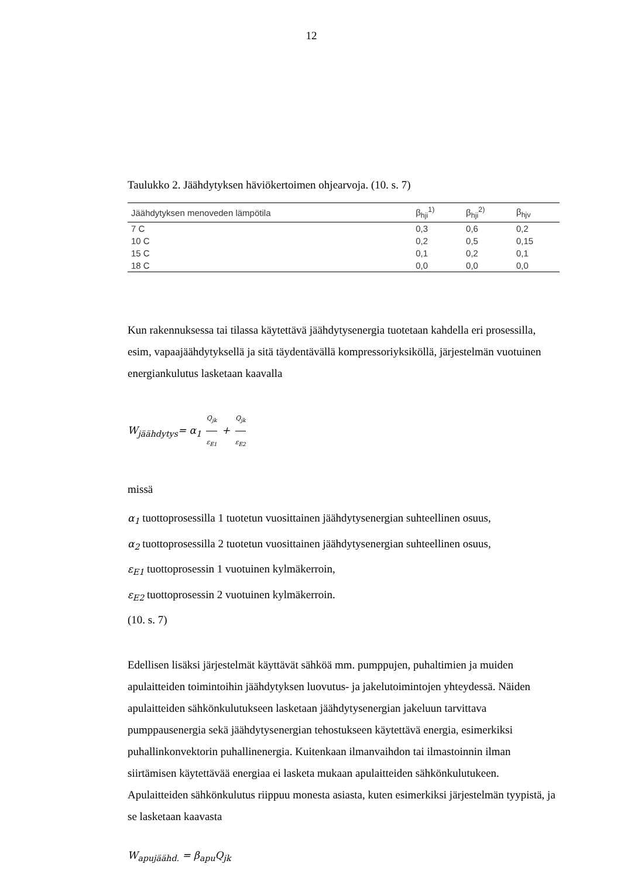12
Taulukko 2. Jäähdytyksen häviökertoimen ohjearvoja. (10. s. 7)
| Jäähdytyksen menoveden lämpötila | β<sub>hji</sub><sup>1)</sup> | β<sub>hji</sub><sup>2)</sup> | β<sub>hjv</sub> |
| --- | --- | --- | --- |
| 7 C | 0,3 | 0,6 | 0,2 |
| 10 C | 0,2 | 0,5 | 0,15 |
| 15 C | 0,1 | 0,2 | 0,1 |
| 18 C | 0,0 | 0,0 | 0,0 |
Kun rakennuksessa tai tilassa käytettävä jäähdytysenergia tuotetaan kahdella eri prosessilla, esim, vapaajäähdytyksellä ja sitä täydentävällä kompressoriyksiköllä, järjestelmän vuotuinen energiankulutus lasketaan kaavalla
W<sub>jäähdytys</sub>= α<sub>1</sub> Q<sub>jk</sub> ε<sub>E1</sub> + Q<sub>jk</sub> ε<sub>E2</sub>
missä
α<sub>1</sub> tuottoprosessilla 1 tuotetun vuosittainen jäähdytysenergian suhteellinen osuus,
α<sub>2</sub> tuottoprosessilla 2 tuotetun vuosittainen jäähdytysenergian suhteellinen osuus,
ε<sub>E1</sub> tuottoprosessin 1 vuotuinen kylmäkerroin,
ε<sub>E2</sub> tuottoprosessin 2 vuotuinen kylmäkerroin.
(10. s. 7)
Edellisen lisäksi järjestelmät käyttävät sähköä mm. pumppujen, puhaltimien ja muiden apulaitteiden toimintoihin jäähdytyksen luovutus- ja jakelutoimintojen yhteydessä. Näiden apulaitteiden sähkönkulutukseen lasketaan jäähdytysenergian jakeluun tarvittava pumppausenergia sekä jäähdytysenergian tehostukseen käytettävä energia, esimerkiksi puhallinkonvektorin puhallinenergia. Kuitenkaan ilmanvaihdon tai ilmastoinnin ilman siirtämisen käytettävää energiaa ei lasketa mukaan apulaitteiden sähkönkulutukeen. Apulaitteiden sähkönkulutus riippuu monesta asiasta, kuten esimerkiksi järjestelmän tyypistä, ja se lasketaan kaavasta
W<sub>apujäähd.</sub> = β<sub>apu</sub>Q<sub>jk</sub>